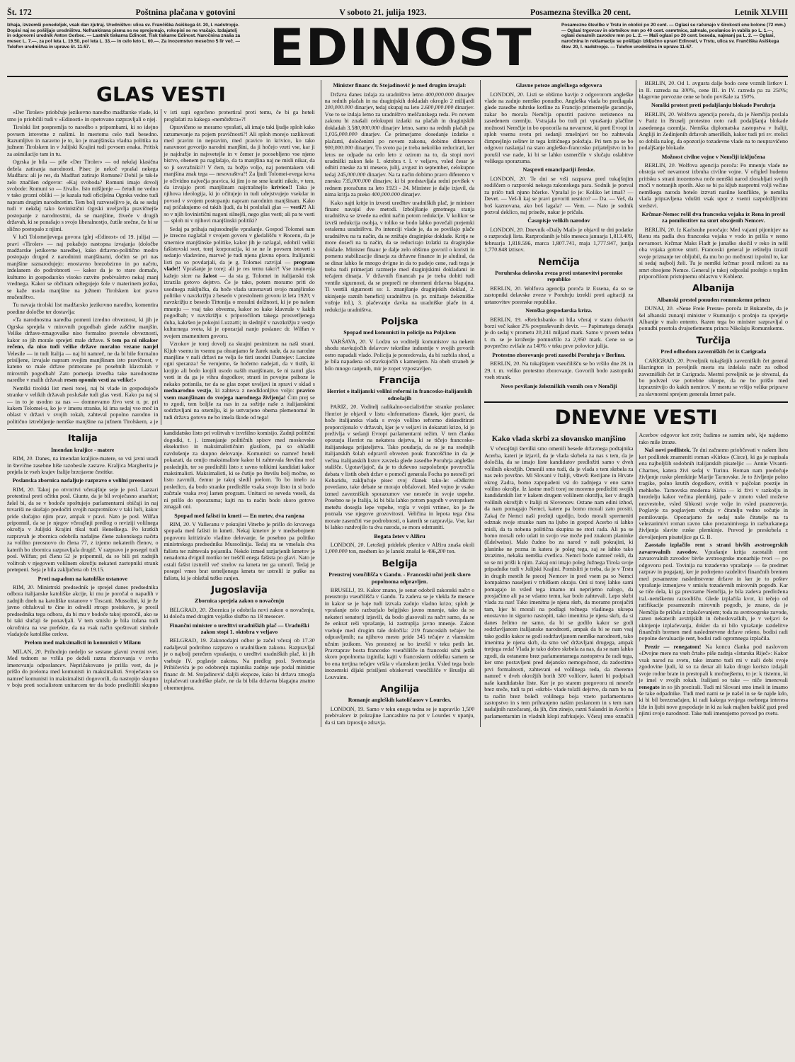Št. 172 Poštnina plačana v gotovini V soboto 21. julija 1923. Posamezna številka 20 cent. Letnik XLVIII
Izhaja, izvzemši ponedeljek, vsak dan zjutraj. Uredništvo: ulica sv. Frančiška Asiškega št. 20, I. nadstropje. Dopisi naj se pošiljajo uredništvu. Nefrankirana pisma se ne sprejemajo, rokopisi se ne vračajo. Izdajatelj in odgovorni urednik Anton Gerbec. — Lastnik tiskarna Edinost. Tisk tiskarne Edinost. Naročnina znaša za mesec L. 7.—, za pol leta L. 19.50, pol leta L. 33.— in celo leto L. 60.—. Za inozemstvo mesečno 5 lir več. — Telefon uredništva in uprave št. 11-57.
EDINOST
Posamezne številke v Trstu in okolici po 20 cent. — Oglasi se računajo v širokosti ene kolone (72 mm.) — Oglasi trgovcev in obrtnikov mm po 40 cent. osmrtnice, zahvale, poslanice in vabila po L. 1.—, oglasi denarnih zavodov mm po L. 2. — Mali oglasi po 20 cent. beseda, najmanj pa L. 2. — Oglasi, naročnina in reklamacije se pošiljajo izključno upravi Edinosti, v Trstu, ulica sv. Frančiška Asiškega štev. 20, I. nadstropje. — Telefon uredništva in uprave 11-57.
GLAS VESTI
«Der Tiroler» priobčuje jezikovno naredbo madžarske vlade, ki smo jo priobčili tudi v «Edinosti» in opetovano razpravljali o njej.
Tirolski list pospremlja to naredbo s pripombami, ki so idejno povsem istovetne z našimi. In mestoma celo tudi besedno. Razumljivo in naravno je to, ko je manjšinska vladna politika na južnem Tirolskem in v Julijski Krajini tudi povsem enaka. Pritisk za asimilacijo tam in tu.
Ogrska je bila — piše «Der Tiroler» — od nekdaj klasična dežela zatiranja narodnosti. Pisec je nekoč vprašal nekega Madžara: ali je res, da Madžari zatirajo Romune? Dobil je tak-le zelo značilen odgovor: «Kaj svoboda? Romuni imajo dovolj svobode: Romuni so — živali». Isto mišljenje — četudi ne vedno v tako grozni obliki — je kazala tudi oficijelna Ogrska vedno tudi napram drugim narodnostim. Tem bolj razveseljivo je, da se sedaj tudi v nekdaj tako šovinistični Ogrski uveljavlja pravičnejše postopanje z narodnostmi, da se manjšine, živeče v drugih državah, ki se ponašajo s svojo liberalnostjo, čutile srečne, če bi se slično postopalo z njimi.
V luči Tolomeijevega govora (glej «Edinost» od 19. julija) — pravi «Tiroler» — naj pokažejo nastopna izvajanja (določbe madžarske jezikovne naredbe), kako državno-politično modro postopajo drugod z narodnimi manjšinami, dočim se pri nas manjšine raznarodujejo: enostavno brezobzirno in po načrtu, izdelanem do podrobnosti — kakor da je to staro domače, kulturno in gospodarsko visoko razvito prebivalstvo nekaj manj vrednega. Kakor se občinam odtegujejo šole v materinem jeziku, se kaže usoda manjšine na južnem Tirolskem kot pravo mučeništvo.
Tu navaja tirolski list madžarsko jezikovno naredbo, komentira poedine določbe ter dostavlja:
«Ta narodnostna naredba pomeni izredno obveznost, ki jih je Ogrska sprejela v mirovnih pogodbah glede zaščite manjšin. Velike države-zmagovalke niso formalno prevzele obveznosti, kakor so jih morale sprejeti male države. S tem pa ni nikakor rečeno, da niso tudi velike države moralno vezane nanjel Velesile — in tudi Italija — naj bi namreč, ne da bi bile formalno prisiljene, izvajale napram svojim manjšinam isto pravičnost, v kateno so male države primorane po posebnih klavzulah v mirovnih pogodbah! Zato pomenja izvedba take narodnostne naredbe v malih državah resen opomin vesti za velike!»
Nemški tirolski list meni torej, naj bi vlade in gospodujoče stranke v velikih državah poslušale tudi glas vesti. Kako pa naj si — in to je usodno za nas — domnevamo živo vest n. pr. pri kakem Tolomei-u, ko je v imenu stranke, ki ima sedaj vso moč in oblast v državi v svojih rokah, zahteval popolno narodno in politično iztrebljenje nemške manjšine na južnem Tirolskem, a je v isti sapi ogorčeno protestiral proti temu, če bi ga hoteli proglašati za kakega «nemčežrca»?!
Opravičeno se moramo vprašati, ali imajo taki ljudje sploh kako razumevanje za pojem pravičnosti?! Ali sploh morejo razlikovati med pravim in nepravim, med pravico in krivico, ko tako naravnost govorijo narodni manjšini, da ji hočejo vzeti vse, kar ji je najdražje in najsvetejše in v čemer je poosebljeno vse njeno bistvo, obenem pa naglašajo, da ta manjšina naj ne misli nikar, da so ji sovražniki?! V čem, za božjo voljo, naj potemtakem vidi manjšina znak tega — nesovraštva?! Za ljudi Tolomei-evega kova je očividno največja pravica, ki jim jo ne sme kratiti nikdo, v tem, da izvajajo proti manjšinam najstrašnejšo krivico!! Taka je njihova ideologija, ki jo očitujejo in tudi udejstvujejo vsekdar in povsod v svojem postopanju napram narodnim manjšinam. Kako naj pričakujemo od takih ljudi, da bi poslušali glas — vesti?! Ali so v njih šovinistični nagoni silnejši, nego glas vesti; ali pa te vesti — sploh ni v njihovi manjšinski politiki?
Sedaj pa prihaja najusodnejše vprašanje. Gospod Tolomei sam je izrecno naglašal v svojem govoru v gledališču v Bocenu, da je smernice manjšinske politike, kakor jih je razlagal, odobril veliki fašistovski svet, torej korporacija, ki se ne le povsem istoveti s sedanjo vladavino, marveč je tudi njena glavna opora. Italijanski listi pa so povdarjali, da je g. Tolomei razvijal — program vlade!! Vprašanje je torej: ali je res temu tako?! Vse znamenja kažejo sicer na žalost — da sta g. Tolomei in italijanski tisk izrazila gotovo dejstvo. Če je tako, potem moramo priti do usodnega zaključka, da hoče vlada uravnavati svojo manjšinsko politiko v navzkrižju z besedo v prestolnem govoru iz leta 1920; v navzkrižju z besedo Tittonija o moralni dolžnosti, ki je po našem mnenju — vsaj tako obvezna, kakor so kake klavzule v kakih pogodbah; v navzkrižju s priporočilom takega prosvetljenega duha, kakršen je pokojni Luzzatti; in slednjič v navzkrižju z vestjo kulturnega sveta, ki je opozarjal nanjo poslanec dr. Wilfan v svojem znamenitem govoru.
Vzrokov je torej dovolj za skrajni pesimizem na naši strani. Kljub vsemu in vsemu pa ohranjamo še žarek nade, da za narodne manjšine v naši državi ne velja še tisti usodni Dantejev: Lasciate ogni speranza! Še verujemo, še hočemo nadejati, da v tistih, ki krojijo ali bodo krojili usodo naših manjšinam, še ni zamrl glas vesti in da ga je vihra dogodkov, strasti in povojne psihoze le nekako potisnila, ter da se glas zopet uveljavi in spravi v sklad s mednarodno vestjo, ki zahteva z neodklonljivo voljo: pravico vsem manjšinam do svojega narodnega življenja! Čim prej se to zgodi, tem boljše za nas in za sožitje naše z italijanskimi sodržavljani na ozemlju, ki je ustvarjeno obema plemenoma! In tudi država gotovo ne bo imela škode od tega!
Italija
Imendan kraljice - matere
RIM, 20. Danes, na imendan kraljice-matere, so vsi javni uradi in števične zasebne hiše razobesile zastave. Kraljica Margherita je prejela iz vseh krajev Italije brzojavne čestitke.
Poslanska zbornica nadaljuje razpravo o volilni preosnovi
RIM, 20. Takoj po otvoritvi včerajšnje seje je posl. Lazzari protestiral proti očitku posl. Giunte, da je bil svoječasno anarhist; želel bi, da se v bodoče spoštujejo parlamentarni običaji in naj tovariši ne skušajo predočiti svojih nasprotnikov v taki luči, kakor pride slučajno njim prav, ampak v pravi. Nato je posl. Wilfan pripomnil, da se je njegov včerajšnji predlog o reviziji volilnega okrožja v Julijski Krajini tikal tudi Beneškega. Po kratkih razpravah je zbornica odobrila nadaljne člene zakonskega načrta za volilno preosnovo do člena 77, z izjemo nekaterih členov, o katerih bo zbornica razpravljala drugič. V razpravo je posegel tudi posl. Wilfan; pri členu 52 je pripomnil, da so bili pri zadnjih volitvah v njegovem volilnem okrožju nekateri zastopniki strank pretepeni. Seja je bila zaključena ob 19.15.
Proti napadom na katoliške ustanove
RIM, 20. Ministrski predsednik je sprejel danes predsednika odbora italijanske katoliške akcije, ki mu je poročal o napadih v zadnjih dneh na katoliške ustanove v Toscani. Mussolini, ki je že javno obžaloval te čine in odredil strogo preiskavo, je prosil predsednika tega odbora, da bi mu v bodoče takoj sporočil, ako se bi taki slučaji še ponavljali. V tem smislu je bila izdana tudi okrožnica na vse prefekte, da na vsak način spoštovati simbole vladajoče katoliške cerkve.
Prelom med maksimalisti in komunisti v Milanu
MILAN, 20. Prihodnjo nedeljo se sestane glavni zvezni svet. Med tednom se vršila po deželi razna zborovanja v svrho imenovanja odposlancev. Nepričakovano je prišla vest, da je prišlo do preloma med komunisti in maksimalisti. Svoječasno so namreč komunisti in maksimalisti dogovorili, da nastopijo skupno v boju proti socialistom unitarcem ter da bodo predložili skupno kandidatsko listo pri volitvah v izvršilno komisijo. Zadnji politični dogodki, t. j. izmenjanje političnih spisov med moskovsko eksekutivo in maksimalističnim glasilom, pa so ohladili navdušenje za skupno delovanje. Komunisti so namreč hoteli pokazati, da cenijo maksimaliste kakor bi zahtevala številna moč poslednjih, ter so predložili listo z ravno tolikimi kandidati kakor maksimalisti. Maksimalisti, ki se čutijo po številu bolj močne, so listo zavrnili, čemur je takoj sledil prelom. To bo imelo za posledico, da bodo stranke predložile vsaka svojo listo in si bodo začrtale vsaka svoj lasten program. Unitarci so seveda veseli, da ni prišlo do sporazuma; kajti na ta način bodo skoro gotovo zmagali oni.
Spopad med fašisti in kmeti — En mrtev, dva ranjena
RIM, 20. V Valleranu v pokrajini Viterbo je prišlo do krvavega spopada med fašisti in kmeti. Nekaj kmetov je v medsebojnem pogovoru kritiziralo vladino delovanje, še posebno pa politiko ministrskega predsednika Mussolinija. Tedaj sta se vmešala dva fašista ter zahtevala pojasnila. Nekdo izmed razjarjenih kmetov je nenadoma dvignil motiko ter treščil enega fašista po glavi. Nato je ostali fašist izstrelil več strelov na kmeta ter ga umoril. Tedaj je posegel vmes brat ustreljenega kmeta ter ustrelil iz puške na fašista, ki je obležal težko ranjen.
Jugoslavija
Zbornica sprejela zakon o novačenju
BELGRAD, 20. Zbornica je odobrila novi zakon o novačenju, ki določa med drugim vojaško službo na 18 mesecev.
Finančni minister o uredītvi uradniških plač — Uradniški zakon stopi 1. oktobra v veljavo
BELGRAD, 19. Zakonodajni odbor je začel včeraj ob 17.30 nadaljeval podrobno razpravo o uradniškem zakonu. Razpravljal je o najbolj perečem vprašanju, o uredītvi uradniških plač, ki jih vsebuje IV. poglavje zakona. Na predlog posl. Svetozarja Pribičevića je po odobrenju zapisnika zadnje seje podal minister financ dr. M. Stojadinović daljši ekspoze, kako bi država zmogla izplačevati uradniške plače, ne da bi bila državna blagajna znatno obremenjena.
Minister financ dr. Stojadinović je med drugim izvajal:
Država danes izdaja za uradništvo letno 400,000.000 dinarjev na rednih plačah in na draginjskih dokladah okroglo 2 milijardi 200,000.000 dinarjev, tedaj skupaj na leto 2.600,000.000 dinarjev. Vse to se izdaja letno za uradništvo meščanskega reda. Po novem zakonu bi znašali celokupni izdatki na plačah in draginjskih dokladah 3.580,000.000 dinarjev letno, samo na rednih plačah pa 1,035,000.000 dinarjev. Če primerjamo dosedanje izdatke s plačami, določenimi po novem zakonu, dobimo diferenco 900,000.000 dinarjev. To svoto pa je treba nekoliko reducirati, ker letos ne odpade na celo leto z ozirom na to, da stopi novi uradniški zakon šele 1. oktobra t. l. v veljavo, vsled česar je odbiti zneske za tri mesece, julij, avgust in september, celokupno tedaj 245,000.000 dinarjev. Na ta način dobimo pravo diferenco v znesku 735,000.000 dinarjev, ki bi predstavljala redni povišek v rednem proračunu za leto 1923 - 24. Minister je dalje izjavil, da nima kritja za preko 400,000.000 dinarjev.
Kako najti kritje in izvesti uredītev uradniških plač, je minister financ navajal dve metodi. Izboljšanje gmotnega stanja uradništva se izvede na edini način potom redukcije. V kolikor se izvrši redukcija osobja, v toliko se bodo lahko povečali prejemki ostalemu uradništvu. Po intenciji vlade je, da se povišajo plače uradništvu na ta način, da se znižajo draginjske doklade. Kritje se more doseči na ta način, da se reducirajo izdatki za draginjske doklade. Minister financ je dalje zelo obširno govoril o koristi in pomenu stabilizacije dinarja za državne finance in je aludiral, da se dinar lahko še mnogo dvigne in da to padejo cene, radi tega je treba tudi primerjati razmerje med draginjskimi dokladami in tečajem dinarja. V državnih financah pa je treba dobiti tudi ventile sigurnosti, da se prepreči ne obremeni državna blagajna. Ti ventili sigurnosti so: 1. znanjšanje draginjskih doklad, 2. ukinjenje raznih beneficij uradništva (n. pr. znižanje železniške vožnje itd.), 3. plačevanje davka na uradniške plače in 4. redukcija uradništva.
Poljska
Spopad med komunisti in policijo na Poljskem
VARŠAVA, 20. V Lodzu so voditelji komunistov na nekem shodu stavkujočih delavcev tekstilne industrije v svojih govorih ostro napadali vlado. Policija je posredovala, da bi razbila shod, a je bila napadena od stavkujočih s kamenjem. Na obeh straneh je bilo mnogo ranjenih, mir je zopet vzpostavljen.
Francija
Herriot o italijanski volilni reformi in francosko-italijanskih odnošajih
PARIZ, 20. Voditelj radikalno-socialistične stranke poslanec Herriot je objavil v listu «Information» članek, kjer pravi, da hoče italijanska vlada s svojo volilno reformo diskreditirati proporcijonalo v državah, kjer je v veljavi in dokazati krizo, ki jo preživlja v sedanji Evropi parlamentarni režim. V tem članku opozarja Herriot na nekatera dejstva, ki se tičejo francosko-italijanskega prijateljstva. Tako poudarja, da se je na srednjih italijanskih šolah odpravil obvezen pouk francoščine in da je večina italijanskih listov zavzela glede zasedbe Poruhrja angleško stališče. Ugotavljajoč, da je to duševno razpoloženje povzročila debata v listih obeh držav o pomoči generala Focha po nesreči pri Kobaridu, zaključuje pisec svoj članek tako-le: «Odkrito povedano, take debate se morajo obžalovati. Med vojno je vsako izmed zavezniških sporazumov vse nesreče in svoje uspehe. Posebno se je Italija, ki bi bila lahko potom pogodb v evropskem metežu dosegla lepe vspehe, vrgla v vojni vrtinec, ko je že poznala vse njegove grozovitosti. Veličina in lepota tega čina morate zasenčiti vse podrobnosti, o katerih se razpravlja. Vse, kar bi lahko razdvojilo ta dva naroda, se mora odstraniti.
Bogata žetev v Alžiru
LONDON, 20. Letošnji pridelek pšenice v Alžiru znaša okoli 1,000.000 ton, medtem ko je lanski znašal le 496,200 ton.
Belgija
Preustroj vseučilišča v Gandu. - Francoski učni jezik skoro popolnoma odpravljen.
BRUSELJ, 19. Kakor znano, je senat odobril zakonski načrt o preustroju vseučilišča v Gandu. Ta zadeva se je vlekla že mesece in kakor se je baje tudi izzvala zadnjo vladno krizo; sploh je vprašanje zelo razburjalo belgijsko javno mnenje, tako da so nekateri senatorji izjavili, da bodo glasovali za načrt samo, da se že enkrat reši vprašanje, ki zastruplja javno mnenje. Zakon vsebuje med drugim tale določila: 219 francoskih tečajev bo odpravljenih; na njihovo mesto pride 345 tečajev z vlamskim učnim jezikom. Ves preustroj se bo izvršil v teku petih let. Pravzaprav bosta francosko vseučilišče in francoski učni jezik skoro popolnoma izginila; kajti v francoskem oddelku samem se bo ena tretjina tečajev vršila v vlamskem jeziku. Vsled tega bodo inozemski dijaki prisiljeni obiskovati vseučilišče v Bruslju ali Louvainu.
Angilija
Romanje angleških katoličanov v Lourdes.
LONDON, 19. Samo v teku enega tedna se je napravilo 1,500 prebivalcev iz pokrajine Lancashire na pot v Lourdes v upanju, da si tam izprosijo zdravja.
Glavne poteze angleškega odgovora
LONDON, 20. Listi se obširno bavijo z odgovorom angleške vlade na zadnjo nemško ponudbo. Angleška vlada bo predlagala glede zasedbe ruhrske kotline za Francijo primernejše garancije, zakar bo morala Nemčija opustiti pasivno rezistenco na zasedenem ozemlju. Vstrajala bo tudi pri vprašanju plačilne možnosti Nemčije in bo opozorila na nevarnost, ki preti Evropi in sploh vsemu svetu pri sedanji zmešnjavi ter bo zahtevala čimprejšnjo rešitev iz tega kritičnega položaja. Pri tem pa se bo odgovor naslanjal na staro angleško-francosko prijateljstvo in bo porušil vse nade, ki bi se lahko usmerčile v slučaju oslabitve velikega sporazuma.
Nasproti emancipaciji ženske.
LONDON, 20. Te dni se vrši razprava pred tukajšnjim sodiščem o razporoki nekega zakonskega para. Sodnik je pozval za pričo tudi njuno hčerko. Vprašal jo je: Koliko let imaš? — Devet. — Veš-li kaj se pravi govoriti resnico? — Da. — Veš, da boš kaznovana, ako boš lagala? — Vem. — Nato je sodnik pozval deklico, naj priseže, nakar je pričala.
Časopisje velikih narodov
LONDON, 20. Dnevnik «Daily Mail» je objavil te dni podatke o razprodaji lista. Razprodanih je bilo meseca januarja 1,813.409, februarja 1,818.596, marca 1,807.741, maja 1,777.947, junija 1,770.848 iztisov.
Nemčija
Poruhrska delavska zveza proti ustanovitvi porenske republike
BERLIN, 20. Wolfova agencija poroča iz Essena, da so se zastopniki delavske zveze v Poruhrju izrekli proti agitaciji za ustanovitev porenske republike.
Nemška gospodarska kriza.
BERLIN, 19. «Reichsbank» ni bila včeraj v stanu dobaviti borzi več kakor 2% povpraševanih deviz. — Papirnatega denarja je do sedaj v prometu 20,241 miljard mark. Samo v prvem tednu t. m. se je kroženje pomnožilo za 2,950 mark. Cene so se povprečno zvišale za 140% v teku prve polovice julija.
Protestno zborovanje proti zasedbi Poruhrja v Berlinu.
BERLIN, 20. Na tukajšnjem vseučilišču se bo vršilo dne 28. in 29. t. m. veliko protestno zborovanje. Govorili bodo zastopniki vseh strank.
Novo povišanje železniških voznih cen v Nemčiji
BERLIN, 20. Od 1. avgusta dalje bodo cene voznih listkov I. in II. razreda na 300%, cene III. in IV. razreda pa za 250%; blagovne prevozne cene se bodo povišale za 150%.
Nemški protest proti podaljšanju blokade Poruhrja
BERLIN, 20. Wolfova agencija poroča, da je Nemčija poslala v Pariz in Bruselj protestno noto radi podaljšanja blokade zasedenega ozemlja. Nemška diplomatska zastopstva v Italiji, Angliji in Zedinjenih državah ameriških, kakor tudi pri sv. stolici so dobila nalog, da opozorijo tozadevne vlade na to neupravičeno podaljšanje blokade.
Možnost civilne vojne v Nemčiji izključena
BERLIN, 20. Wolfova agencija poroča: Po mnenju vlade ne obstoja več nevarnost izbruha civilne vojne. V očigled hudemu pritisku s strani inozemstva noče nemški narod zlorabljati svojih moči v notranjih sporih. Ako se bi pa kljub nasprotni volji večine nemškega naroda hotelo izzvati nasilne konflikte, je nemška vlada pripravljena vdušiti vsak upor z vsemi razpoložljivimi sredstvi.
Krčmar-Nemec rešil dva francoska vojaka iz Rena in prosil za pomilostitev na smrt obsojenih Nemcev.
BERLIN, 20. Iz Karlsruhe poročajo: Med vajami pijonirjev na Renu sta padla dva francoska vojaka v vodo in prišla v resno nevarnost. Krčmar Maks Fladt je junaško skočil v reko in rešil oba vojaka gotove smrti. Francoski general je rešitelju izrazil svoje priznanje ter obljubil, da mu bo po možnosti izpolnil to, kar si sedaj najbolj želi. Tu je nemški krčmar prosil milosti za na smrt obsojene Nemce. General je takoj odposlal prošnjo s toplim priporočilom pristojnemu oblastvu v Koblenz.
Albanija
Albanski prestol ponuden romunskemu princu
DUNAJ, 20. «Neue Freie Presse» poroča iz Bukarešte, da je šel albanski zunanji minister v Rumunijo s prošnjo za sprejetje Albanije v malo ententо. Razen tega bo minister razpravljal o ponudbi prestola dvajsetletnemu princu Nikolaju Romunskemu.
Turčija
Pred odhodom zavezniških čet iz Carigrada
CARIGRAD, 20. Poveljnik tukajšnjih zavezniških čet general Harrington in poveljnik mesta sta izdelala načrt za odhod zavezniških čet iz Carigrada. Mestni poveljnik se je obvezal, da bo podvzel vse potrebne ukrepe, da ne bo prišlo med izpraznitvijo do kakih nemirov. V mestu se vršijo velike priprave za slavnostni sprejem generala Izmet paše.
DNEVNE VESTI
Kako vlada skrbi za slovansko manjšino
V včerajšnji številki smo omenili besede državnega podtajnika Acerba, kateri je izjavil, da je vlada skrbela za nas s tem, da je določila, da se imajo liste kandidatov predložiti samo v dveh volilnih okrožjih. Omenili smo tudi, da je vlada s tem skrbela za nas zelo površno. Mi Slovani v Italiji, vštevši Rezijane in Hrvate okrog Zadra, bomo zapopadeni vsi do zadnjega v eno samo volilno okrožje. Iz lastne moči torej ne moremo predložiti svojih kandidatskih list v kakem drugem volilnem okrožju, ker v drugih volilnih okrožjih v Italiji ni Slovencev. Ostane nam edini izhod, da nam pomagajo Nemci, katere pa bomo morali zato prositi. Zakaj če Nemci naši prošnji ugodijo, bodo morali spremeniti odznak svoje stranke nam na ljubo in gospod Acerbo si lahko misli, da ta nobena politična skupina ne stori rada. Ali pa se bomo morali celo udati in svojo vse može pod znakom planinke (Edelweiss). Malo čudno bo za narod v naši pokrajini, ki planinke ne pozna in katera je poleg tega, saj se lahko tako izrazimo, nekaka nemška cvetlica. Nemci bodo namreč rekli, da so se mi prišli k njim. Zakaj oni imajo poleg Južnega Tirola svoje pripadnike tudi v Julijski Krajini. Pomisliti je treba, da je v Trstu in drugih mestih še precej Nemcev in pred vsem pa so Nemci kompaktno naseljeni v trbiškem okraju. Oni si torej lahko sami pomagajo in vsled tega imamo mi neprijetno nalogo, da prosjačimo ali pa se vdamo temu, kar bodo zahtevali. Lepo skrbi vlada za nas! Tako imenitna je njena skrb, da moramo prosjačiti tam, kjer bi morali na podlagi točnega vladinega ukrepa enostavno in sigurno nastopiti, tako imenitna je njena skrb, da si danes želimo ne samo, da bi se godilo kakor se godi sodržavljanom italijanske narodnosti, ampak da bi se nam vsaj tako godilo kakor se godi sodržavljanom nemške narodnosti, tako imenitna je njena skrb, da smo več državljani drugega, ampak tretjega reda! Vlada je tako dobro skrbela za nas, da se nam lahko zgodi, da ostanemo brez parlamentarnega zastopstva že radi tega, ker smo postavljeni pred dejansko nemogočnost, da zadostimo prvi formalnosti, zahtevani od volilnega reda, da zberemo namreč v dveh okrožjih borih 300 volilcev, kateri bi podpisali naše kandidatske liste. Ker je po starem pregovoru ni nesreče brez sreče, tudi ta pri «skrbi» vlade tolaži dejstvo, da nam bo na ta način brez boleči volilnega boja vzeto parlamentarno zastopstvo in s tem prihranjeno našim poslancem in s tem nam nadaljnih razočaranj, da jih, čim zinejo, razni Salandri in Acerbi s parlamentarnim in vladnih klopi zafrkujejo. Včeraj smo označili Acerbov odgovor kot zvit; čudimo se samim sebi, kje najdemo tako mile izraze.
Naš novi podlistek. Te dni začnemo priobčevati v našem listu kot podlistek znameniti roman «Kirku» (Circe), ki ga je napisala ena najboljših sodobnih italijanskih pisateljic — Annie Vivanti-Chartres, katera živi sedaj v Turinu. Roman nam predočuje življenje ruske plemkinje Marije Tarnovske. Je to življenje polno tragike, polno krutih dogodkov, ovitih v pajčolan poezije in mehkobe. Tarnovska moderna Kirka — ki živi v razkošju in brezdelju kakor večina plemkinj, pade v zmoto vsled moževe nezvestobe, vsled šibkosti svoje volje in vsled praznoverja. Poglavje za poglavjem vzbuja v čitatelju vedno sočutje in pomilovanje. Opozarjamo že sedaj naše čitatelje na ta velezanimivi roman ravno tako prezanimivega in razburkanega življenja slavite ruske plemkinje. Prevod je preskrbela z dovoljenjem pisateljice ga G. B.
Zaostalo izplačilo rent s strani bivših avstroogrskih zavarovalnih zavodov. Vprašanje kritja zaostalih rent zavarovalnih zavodov bivše avstroogrske monarhije tvori — po odgovoru posl. Tovinija na tozadevno vprašanje — še predmet razprav in pogajanj, ker je podrejeno razdelitvi finančnih bremen med posamezne naslednstvene države in ker je to poštev vprašanje izmenjave v smislu tozadevnih mirovnih pogodb. Kar se tiče dela, ki ga prevzame Nemčija, je bila zadeva predložena ital.-nemškemu razsodišču. Glede izplačila kvot, ki tečejo od ratifikacije posameznih mirovnih pogodb, je znano, da je Nemčija že pričela z izplačevanjem; toda za avstroogrske zavode, razen nekaterih avstrijskih in čehoslovaških, je v veljavi še ukinjenje izplačevanja, dokler da ni bilo vprašanje razdelitve finančnih bremen med naslednstvene države rešeno, bodisi radi popolne devaluacije rent, bodisi radi ogromnega izplačila.
Prezir — renegatom! Na koncu članka pod naslovom «Dvojne mere na vseh črtah» piše zadnja «Istarska Riječ»: Kakor vsak narod na svetu, tako imamo tudi mi v naši dobi svoje zgodovine ljudi, ki so za denar ali kako drugo koristo izdajali svoje rodne brate in prestopali k močnejšemu, to je: k tistemu, ki je imel v svojih rokah. Italijani so take — niče imenovali renegate in so jih prezirali. Tudi mi Slovani smo imeli in imamo še take odpadnike. Tudi med nami se je našel in se še najde kdo, ki bi bil brezznačajen, ki radi kakega svojega osebnega interesa liže in ljubi nove gospodarje in ki za kak majhen bakšič gazi pred njimi svojo narodnost. Take tudi imenujemo povsod po svetu.